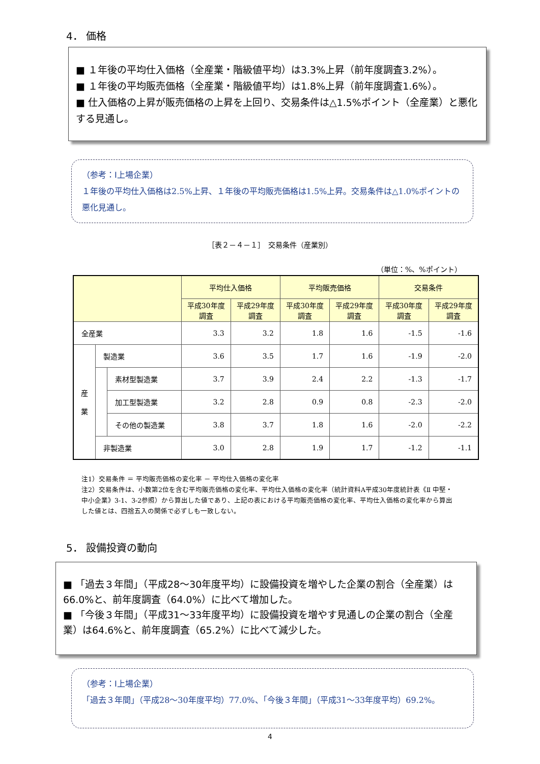4． 価格
■ １年後の平均仕入価格（全産業・階級値平均）は3.3%上昇（前年度調査3.2%）。
■ １年後の平均販売価格（全産業・階級値平均）は1.8%上昇（前年度調査1.6%）。
■ 仕入価格の上昇が販売価格の上昇を上回り、交易条件は△1.5%ポイント（全産業）と悪化する見通し。
（参考：Ⅰ上場企業）
１年後の平均仕入価格は2.5%上昇、１年後の平均販売価格は1.5%上昇。交易条件は△1.0%ポイントの悪化見通し。
［表２－４－１］　交易条件（産業別）
（単位：%、%ポイント）
| | | | 平均仕入価格 | | 平均販売価格 | | 交易条件 | |
| --- | --- | --- | --- | --- | --- | --- | --- | --- |
| | | | 平成30年度 調査 | 平成29年度 調査 | 平成30年度 調査 | 平成29年度 調査 | 平成30年度 調査 | 平成29年度 調査 |
| 全産業 | | | 3.3 | 3.2 | 1.8 | 1.6 | -1.5 | -1.6 |
| 産 業 | 製造業 | | 3.6 | 3.5 | 1.7 | 1.6 | -1.9 | -2.0 |
| | | 素材型製造業 | 3.7 | 3.9 | 2.4 | 2.2 | -1.3 | -1.7 |
| | | 加工型製造業 | 3.2 | 2.8 | 0.9 | 0.8 | -2.3 | -2.0 |
| | | その他の製造業 | 3.8 | 3.7 | 1.8 | 1.6 | -2.0 | -2.2 |
| | 非製造業 | | 3.0 | 2.8 | 1.9 | 1.7 | -1.2 | -1.1 |
注1）交易条件 ＝ 平均販売価格の変化率 － 平均仕入価格の変化率
注2）交易条件は、小数第2位を含む平均販売価格の変化率、平均仕入価格の変化率（統計資料A平成30年度統計表《Ⅱ 中堅・中小企業》3-1、3-2参照）から算出した値であり、上記の表における平均販売価格の変化率、平均仕入価格の変化率から算出した値とは、四捨五入の関係で必ずしも一致しない。
5． 設備投資の動向
■ 「過去３年間」（平成28～30年度平均）に設備投資を増やした企業の割合（全産業）は66.0%と、前年度調査（64.0%）に比べて増加した。
■ 「今後３年間」（平成31～33年度平均）に設備投資を増やす見通しの企業の割合（全産業）は64.6%と、前年度調査（65.2%）に比べて減少した。
（参考：Ⅰ上場企業）
「過去３年間」（平成28～30年度平均）77.0%、「今後３年間」（平成31～33年度平均）69.2%。
4